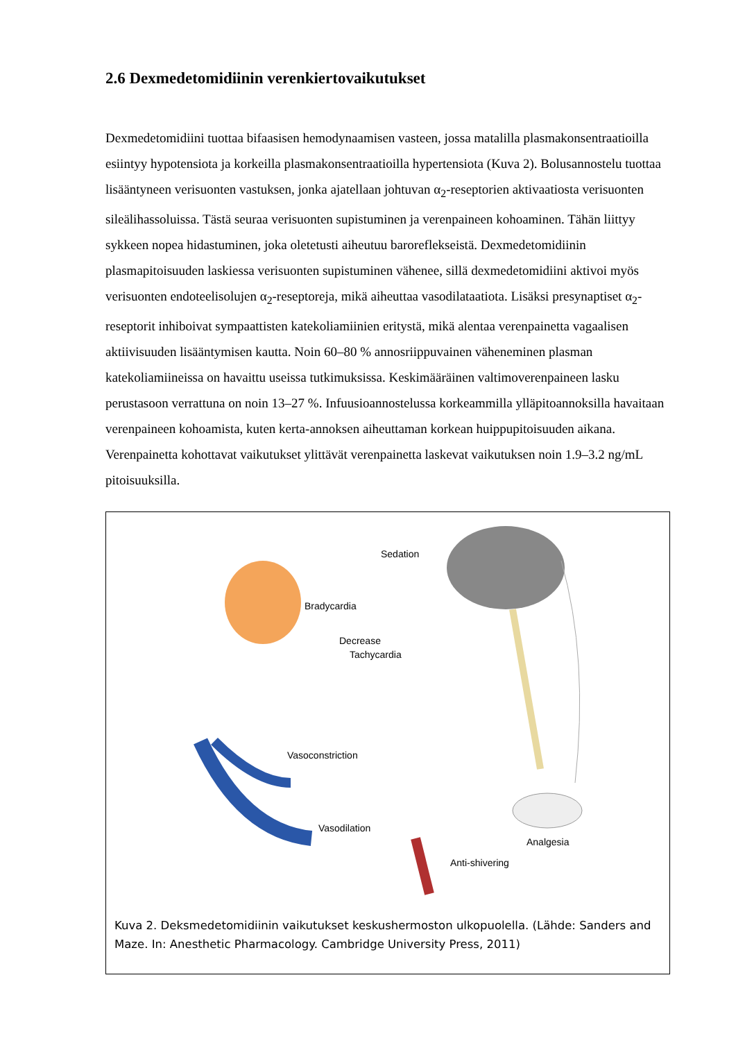2.6 Dexmedetomidiinin verenkiertovaikutukset
Dexmedetomidiini tuottaa bifaasisen hemodynaamisen vasteen, jossa matalilla plasmakonsentraatioilla esiintyy hypotensiota ja korkeilla plasmakonsentraatioilla hypertensiota (Kuva 2). Bolusannostelu tuottaa lisääntyneen verisuonten vastuksen, jonka ajatellaan johtuvan α<sub>2</sub>-reseptorien aktivaatiosta verisuonten sileälihassoluissa. Tästä seuraa verisuonten supistuminen ja verenpaineen kohoaminen. Tähän liittyy sykkeen nopea hidastuminen, joka oletetusti aiheutuu baroreflekseistä. Dexmedetomidiinin plasmapitoisuuden laskiessa verisuonten supistuminen vähenee, sillä dexmedetomidiini aktivoi myös verisuonten endoteelisolujen α<sub>2</sub>-reseptoreja, mikä aiheuttaa vasodilataatiota. Lisäksi presynaptiset α<sub>2</sub>-reseptorit inhiboivat sympaattisten katekoliamiinien eritystä, mikä alentaa verenpainetta vagaalisen aktiivisuuden lisääntymisen kautta. Noin 60–80 % annosriippuvainen väheneminen plasman katekoliamiineissa on havaittu useissa tutkimuksissa. Keskimääräinen valtimoverenpaineen lasku perustasoon verrattuna on noin 13–27 %. Infuusioannostelussa korkeammilla ylläpitoannoksilla havaitaan verenpaineen kohoamista, kuten kerta-annoksen aiheuttaman korkean huippupitoisuuden aikana. Verenpainetta kohottavat vaikutukset ylittävät verenpainetta laskevat vaikutuksen noin 1.9–3.2 ng/mL pitoisuuksilla.
Sedation
Bradycardia
Decrease
Tachycardia
Vasoconstriction
Vasodilation
Analgesia
Anti-shivering
Kuva 2. Deksmedetomidiinin vaikutukset keskushermoston ulkopuolella. (Lähde: Sanders and Maze. In: Anesthetic Pharmacology. Cambridge University Press, 2011)